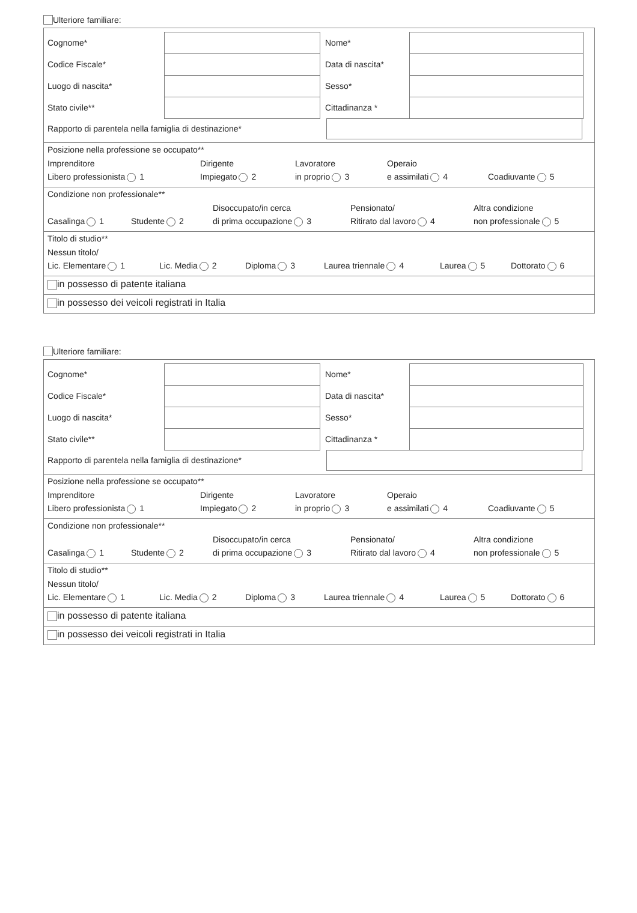Ulteriore familiare:
Cognome*
Nome*
Codice Fiscale*
Data di nascita*
Luogo di nascita*
Sesso*
Stato civile**
Cittadinanza *
Rapporto di parentela nella famiglia di destinazione*
Posizione nella professione se occupato**
Imprenditore
Libero professionista 1 Dirigente
Impiegato 2 Lavoratore
in proprio 3 Operaio
e assimilati 4 Coadiuvante 5
Condizione non professionale**
Casalinga 1 Studente 2 Disoccupato/in cerca
di prima occupazione 3 Pensionato/
Ritirato dal lavoro 4 Altra condizione
non professionale 5
Titolo di studio**
Nessun titolo/
Lic. Elementare 1 Lic. Media 2 Diploma 3 Laurea triennale 4 Laurea 5 Dottorato 6
in possesso di patente italiana
in possesso dei veicoli registrati in Italia
Ulteriore familiare:
Cognome*
Nome*
Codice Fiscale*
Data di nascita*
Luogo di nascita*
Sesso*
Stato civile**
Cittadinanza *
Rapporto di parentela nella famiglia di destinazione*
Posizione nella professione se occupato**
Imprenditore
Libero professionista 1 Dirigente
Impiegato 2 Lavoratore
in proprio 3 Operaio
e assimilati 4 Coadiuvante 5
Condizione non professionale**
Casalinga 1 Studente 2 Disoccupato/in cerca
di prima occupazione 3 Pensionato/
Ritirato dal lavoro 4 Altra condizione
non professionale 5
Titolo di studio**
Nessun titolo/
Lic. Elementare 1 Lic. Media 2 Diploma 3 Laurea triennale 4 Laurea 5 Dottorato 6
in possesso di patente italiana
in possesso dei veicoli registrati in Italia